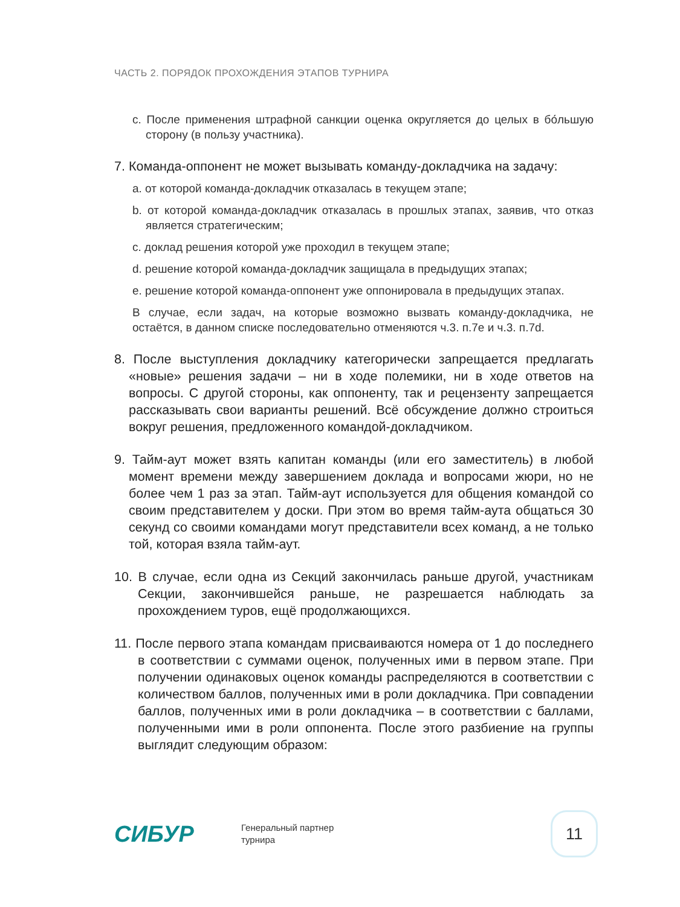ЧАСТЬ 2. ПОРЯДОК ПРОХОЖДЕНИЯ ЭТАПОВ ТУРНИРА
c. После применения штрафной санкции оценка округляется до целых в бо́льшую сторону (в пользу участника).
7. Команда-оппонент не может вызывать команду-докладчика на задачу:
a. от которой команда-докладчик отказалась в текущем этапе;
b. от которой команда-докладчик отказалась в прошлых этапах, заявив, что отказ является стратегическим;
c. доклад решения которой уже проходил в текущем этапе;
d. решение которой команда-докладчик защищала в предыдущих этапах;
e. решение которой команда-оппонент уже оппонировала в предыдущих этапах.
В случае, если задач, на которые возможно вызвать команду-докладчика, не остаётся, в данном списке последовательно отменяются ч.3. п.7e и ч.3. п.7d.
8. После выступления докладчику категорически запрещается предлагать «новые» решения задачи – ни в ходе полемики, ни в ходе ответов на вопросы. С другой стороны, как оппоненту, так и рецензенту запрещается рассказывать свои варианты решений. Всё обсуждение должно строиться вокруг решения, предложенного командой-докладчиком.
9. Тайм-аут может взять капитан команды (или его заместитель) в любой момент времени между завершением доклада и вопросами жюри, но не более чем 1 раз за этап. Тайм-аут используется для общения командой со своим представителем у доски. При этом во время тайм-аута общаться 30 секунд со своими командами могут представители всех команд, а не только той, которая взяла тайм-аут.
10. В случае, если одна из Секций закончилась раньше другой, участникам Секции, закончившейся раньше, не разрешается наблюдать за прохождением туров, ещё продолжающихся.
11. После первого этапа командам присваиваются номера от 1 до последнего в соответствии с суммами оценок, полученных ими в первом этапе. При получении одинаковых оценок команды распределяются в соответствии с количеством баллов, полученных ими в роли докладчика. При совпадении баллов, полученных ими в роли докладчика – в соответствии с баллами, полученными ими в роли оппонента. После этого разбиение на группы выглядит следующим образом:
СИБУР
Генеральный партнер
турнира
11